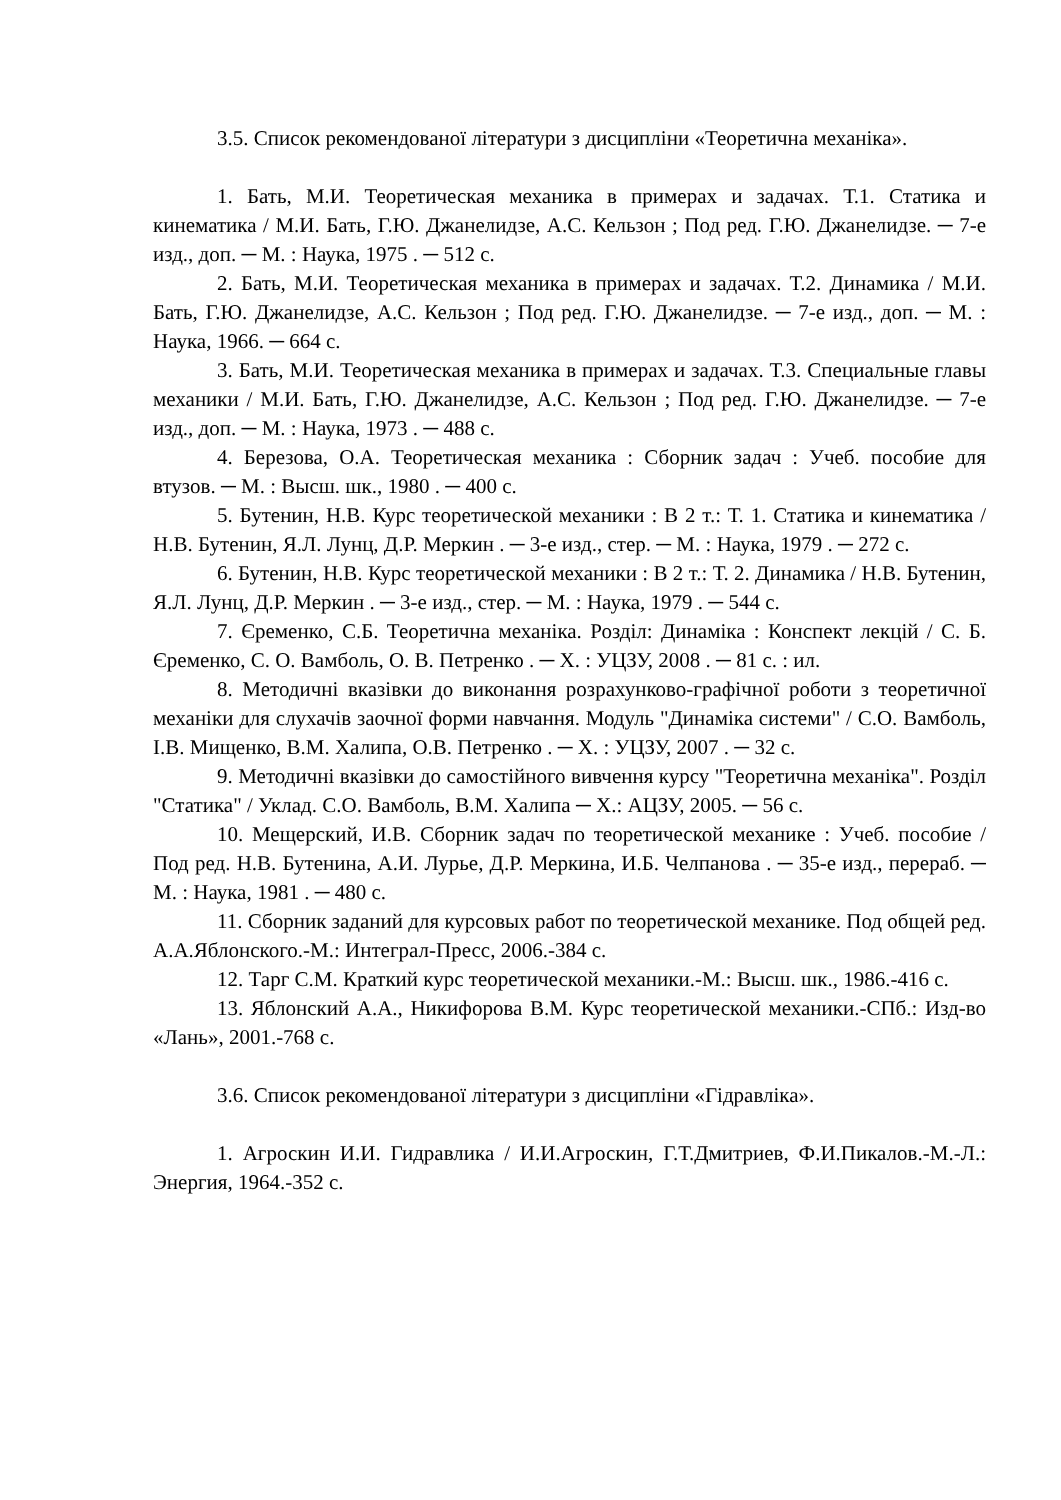3.5. Список рекомендованої літератури з дисципліни «Теоретична механіка».
1. Бать, М.И. Теоретическая механика в примерах и задачах. Т.1. Статика и кинематика / М.И. Бать, Г.Ю. Джанелидзе, А.С. Кельзон ; Под ред. Г.Ю. Джанелидзе. ─ 7-е изд., доп. ─ М. : Наука, 1975 . ─ 512 с.
2. Бать, М.И. Теоретическая механика в примерах и задачах. Т.2. Динамика / М.И. Бать, Г.Ю. Джанелидзе, А.С. Кельзон ; Под ред. Г.Ю. Джанелидзе. ─ 7-е изд., доп. ─ М. : Наука, 1966. ─ 664 с.
3. Бать, М.И. Теоретическая механика в примерах и задачах. Т.3. Специальные главы механики / М.И. Бать, Г.Ю. Джанелидзе, А.С. Кельзон ; Под ред. Г.Ю. Джанелидзе. ─ 7-е изд., доп. ─ М. : Наука, 1973 . ─ 488 с.
4. Березова, О.А. Теоретическая механика : Сборник задач : Учеб. пособие для втузов. ─ М. : Высш. шк., 1980 . ─ 400 с.
5. Бутенин, Н.В. Курс теоретической механики : В 2 т.: Т. 1. Статика и кинематика / Н.В. Бутенин, Я.Л. Лунц, Д.Р. Меркин . ─ 3-е изд., стер. ─ М. : Наука, 1979 . ─ 272 с.
6. Бутенин, Н.В. Курс теоретической механики : В 2 т.: Т. 2. Динамика / Н.В. Бутенин, Я.Л. Лунц, Д.Р. Меркин . ─ 3-е изд., стер. ─ М. : Наука, 1979 . ─ 544 с.
7. Єременко, С.Б. Теоретична механіка. Розділ: Динаміка : Конспект лекцій / С. Б. Єременко, С. О. Вамболь, О. В. Петренко . ─ Х. : УЦЗУ, 2008 . ─ 81 с. : ил.
8. Методичні вказівки до виконання розрахунково-графічної роботи з теоретичної механіки для слухачів заочної форми навчання. Модуль "Динаміка системи" / С.О. Вамболь, І.В. Мищенко, В.М. Халипа, О.В. Петренко . ─ Х. : УЦЗУ, 2007 . ─ 32 с.
9. Методичні вказівки до самостійного вивчення курсу "Теоретична механіка". Розділ "Статика" / Уклад. С.О. Вамболь, В.М. Халипа ─ Х.: АЦЗУ, 2005. ─ 56 с.
10. Мещерский, И.В. Сборник задач по теоретической механике : Учеб. пособие / Под ред. Н.В. Бутенина, А.И. Лурье, Д.Р. Меркина, И.Б. Челпанова . ─ 35-е изд., перераб. ─ М. : Наука, 1981 . ─ 480 с.
11. Сборник заданий для курсовых работ по теоретической механике. Под общей ред. А.А.Яблонского.-М.: Интеграл-Пресс, 2006.-384 с.
12. Тарг С.М. Краткий курс теоретической механики.-М.: Высш. шк., 1986.-416 с.
13. Яблонский А.А., Никифорова В.М. Курс теоретической механики.-СПб.: Изд-во «Лань», 2001.-768 с.
3.6. Список рекомендованої літератури з дисципліни «Гідравліка».
1. Агроскин И.И. Гидравлика / И.И.Агроскин, Г.Т.Дмитриев, Ф.И.Пикалов.-М.-Л.: Энергия, 1964.-352 с.